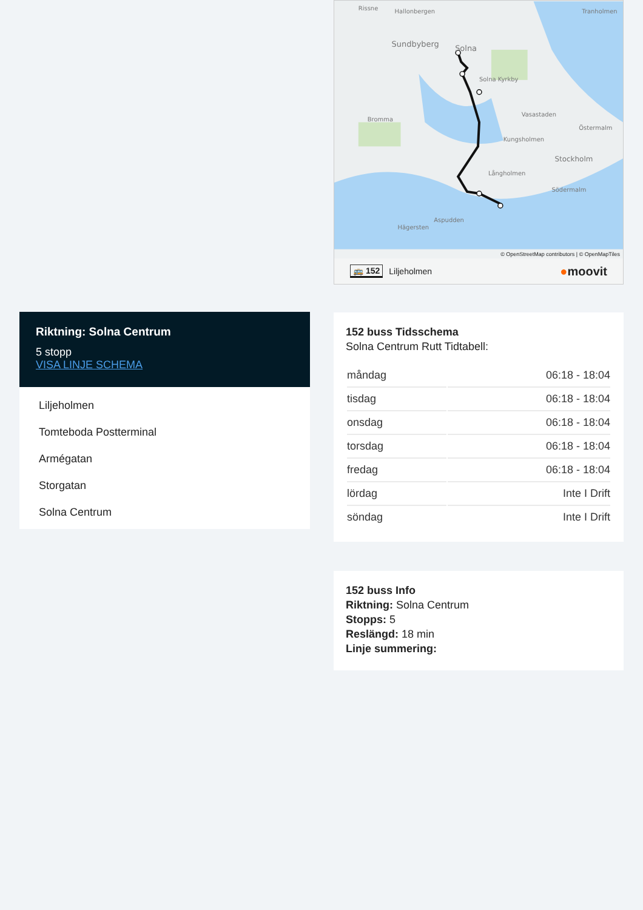Riktning: Solna Centrum
5 stopp
VISA LINJE SCHEMA
Liljeholmen
Tomteboda Postterminal
Armégatan
Storgatan
Solna Centrum
Rissne
Hallonbergen
Sundbyberg
Solna
Solna Kyrkby
Vasastaden
Bromma
Kungsholmen
Stockholm
Långholmen
Södermalm
Aspudden
Hägersten
Tranholmen
Östermalm
© OpenStreetMap contributors | © OpenMapTiles
🚌 152 Liljeholmen ●moovit
152 buss Tidsschema
Solna Centrum Rutt Tidtabell:
| måndag | 06:18 - 18:04 |
| tisdag | 06:18 - 18:04 |
| onsdag | 06:18 - 18:04 |
| torsdag | 06:18 - 18:04 |
| fredag | 06:18 - 18:04 |
| lördag | Inte I Drift |
| söndag | Inte I Drift |
152 buss Info
Riktning: Solna Centrum
Stopps: 5
Reslängd: 18 min
Linje summering: